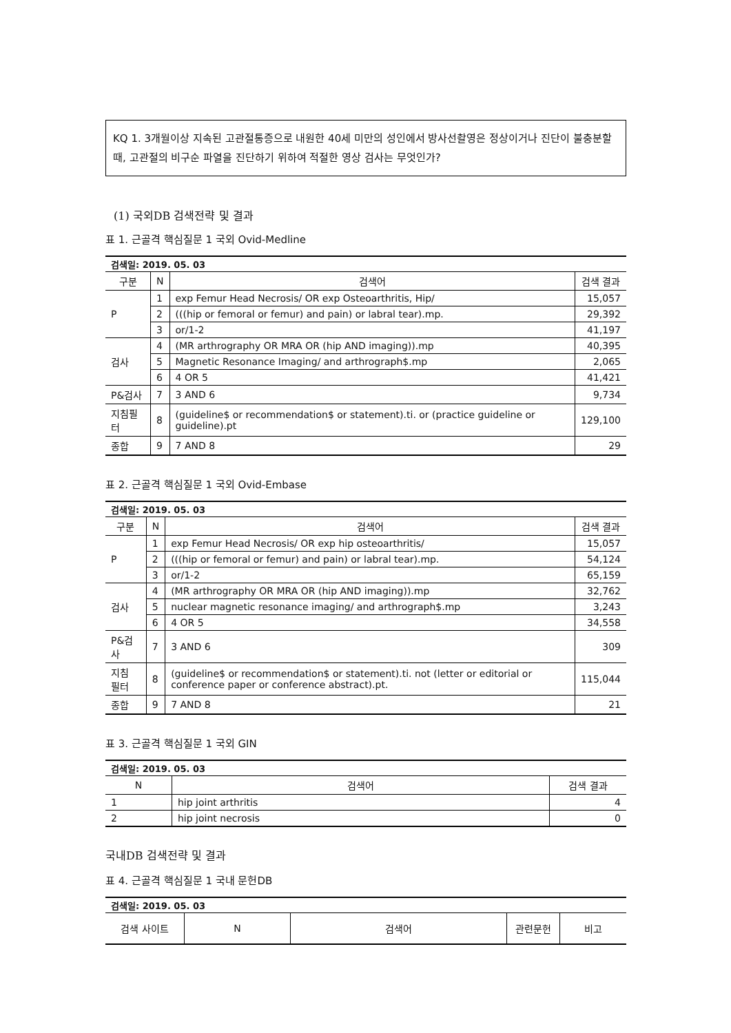KQ 1. 3개월이상 지속된 고관절통증으로 내원한 40세 미만의 성인에서 방사선촬영은 정상이거나 진단이 불충분할 때, 고관절의 비구순 파열을 진단하기 위하여 적절한 영상 검사는 무엇인가?
(1) 국외DB 검색전략 및 결과
표 1. 근골격 핵심질문 1 국외 Ovid-Medline
| 검색일: 2019. 05. 03 | | | |
| 구분 | N | 검색어 | 검색 결과 |
| P | 1 | exp Femur Head Necrosis/ OR exp Osteoarthritis, Hip/ | 15,057 |
| | 2 | (((hip or femoral or femur) and pain) or labral tear).mp. | 29,392 |
| | 3 | or/1-2 | 41,197 |
| 검사 | 4 | (MR arthrography OR MRA OR (hip AND imaging)).mp | 40,395 |
| | 5 | Magnetic Resonance Imaging/ and arthrograph$.mp | 2,065 |
| | 6 | 4 OR 5 | 41,421 |
| P&검사 | 7 | 3 AND 6 | 9,734 |
| 지침필터 | 8 | (guideline$ or recommendation$ or statement).ti. or (practice guideline or guideline).pt | 129,100 |
| 종합 | 9 | 7 AND 8 | 29 |
표 2. 근골격 핵심질문 1 국외 Ovid-Embase
| 검색일: 2019. 05. 03 | | | |
| 구분 | N | 검색어 | 검색 결과 |
| P | 1 | exp Femur Head Necrosis/ OR exp hip osteoarthritis/ | 15,057 |
| | 2 | (((hip or femoral or femur) and pain) or labral tear).mp. | 54,124 |
| | 3 | or/1-2 | 65,159 |
| 검사 | 4 | (MR arthrography OR MRA OR (hip AND imaging)).mp | 32,762 |
| | 5 | nuclear magnetic resonance imaging/ and arthrograph$.mp | 3,243 |
| | 6 | 4 OR 5 | 34,558 |
| P&검사 | 7 | 3 AND 6 | 309 |
| 지침 필터 | 8 | (guideline$ or recommendation$ or statement).ti. not (letter or editorial or conference paper or conference abstract).pt. | 115,044 |
| 종합 | 9 | 7 AND 8 | 21 |
표 3. 근골격 핵심질문 1 국외 GIN
| 검색일: 2019. 05. 03 | | |
| N | 검색어 | 검색 결과 |
| 1 | hip joint arthritis | 4 |
| 2 | hip joint necrosis | 0 |
국내DB 검색전략 및 결과
표 4. 근골격 핵심질문 1 국내 문헌DB
| 검색일: 2019. 05. 03 | | | | |
| 검색 사이트 | N | 검색어 | 관련문헌 | 비고 |